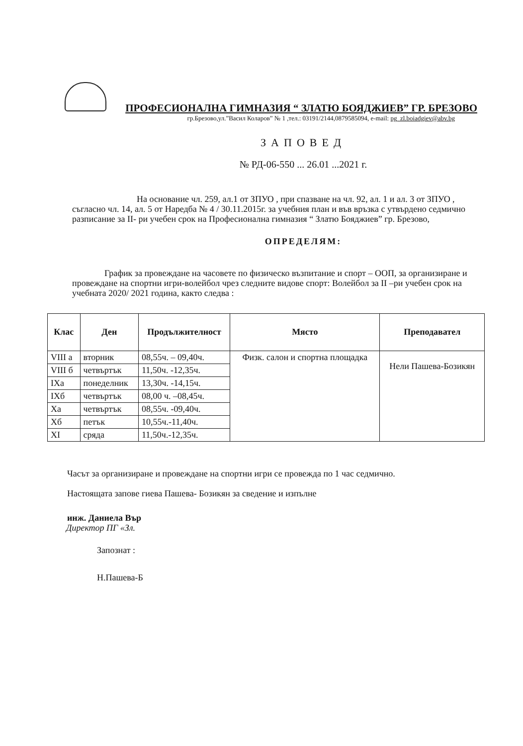ПРОФЕСИОНАЛНА ГИМНАЗИЯ “ ЗЛАТЮ БОЯДЖИЕВ” ГР. БРЕЗОВО
гр.Брезово,ул.”Васил Коларов” № 1 ,тел.: 03191/2144,0879585094, e-mail: pg_zl.boiadgiev@abv.bg
ЗАПОВЕД
№ РД-06-550 ... 26.01 ...2021 г.
На основание чл. 259, ал.1 от ЗПУО , при спазване на чл. 92, ал. 1 и ал. 3 от ЗПУО , съгласно чл. 14, ал. 5 от Наредба № 4 / 30.11.2015г. за учебния план и във връзка с утвърдено седмично разписание за II- ри учебен срок на Професионална гимназия “ Златю Бояджиев” гр. Брезово,
ОПРЕДЕЛЯМ:
График за провеждане на часовете по физическо възпитание и спорт – ООП, за организиране и провеждане на спортни игри-волейбол чрез следните видове спорт: Волейбол за II –ри учебен срок на учебната 2020/ 2021 година, както следва :
| Клас | Ден | Продължителност | Място | Преподавател |
| --- | --- | --- | --- | --- |
| VIII а | вторник | 08,55ч. – 09,40ч. | Физк. салон и спортна площадка | Нели Пашева-Бозикян |
| VIII б | четвъртък | 11,50ч. -12,35ч. | | |
| IXа | понеделник | 13,30ч. -14,15ч. | | |
| IXб | четвъртък | 08,00 ч. –08,45ч. | | |
| Xа | четвъртък | 08,55ч. -09,40ч. | | |
| Xб | петък | 10,55ч.-11,40ч. | | |
| XI | сряда | 11,50ч.-12,35ч. | | |
Часът за организиране и провеждане на спортни игри се провежда по 1 час седмично.
Настоящата запове гиева Пашева- Бозикян за сведение и изпълне
инж. Даниела Вър
Директор ПГ «Зл.
Запознат :
Н.Пашева-Б